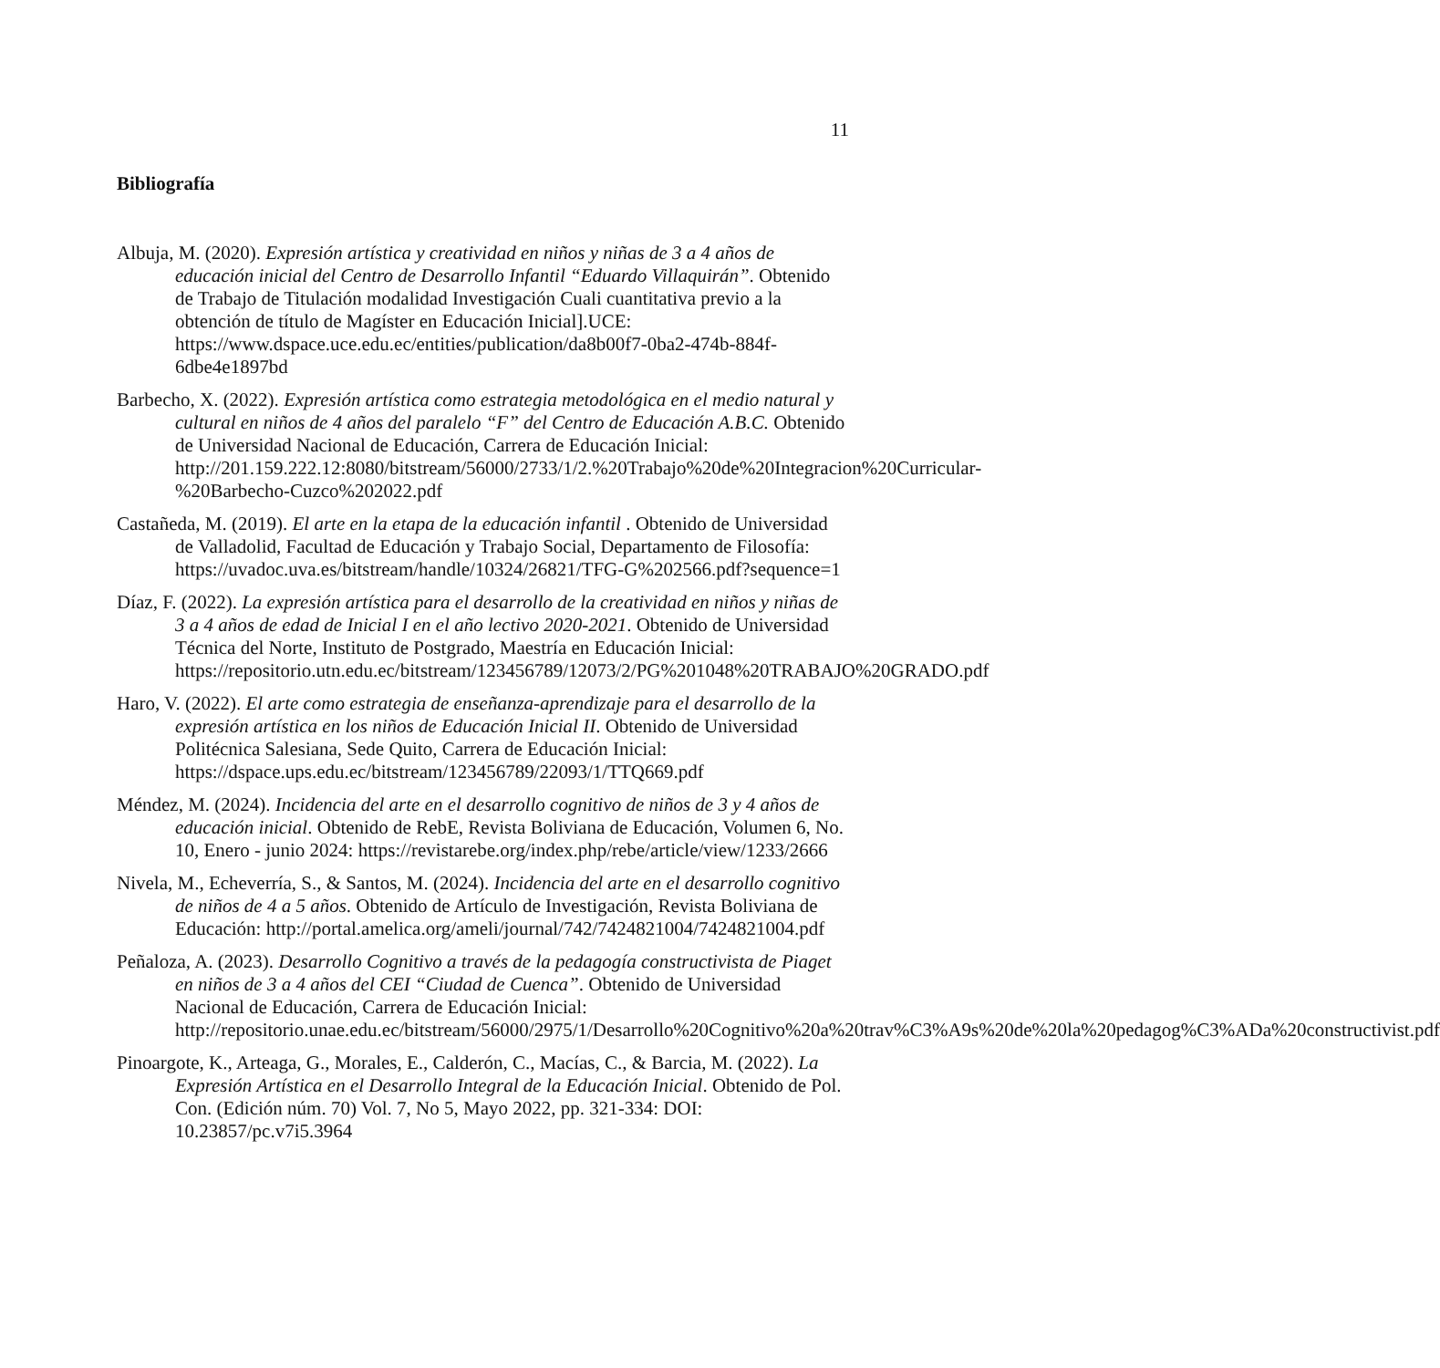11
Bibliografía
Albuja, M. (2020). Expresión artística y creatividad en niños y niñas de 3 a 4 años de educación inicial del Centro de Desarrollo Infantil “Eduardo Villaquirán”. Obtenido de Trabajo de Titulación modalidad Investigación Cuali cuantitativa previo a la obtención de título de Magíster en Educación Inicial].UCE: https://www.dspace.uce.edu.ec/entities/publication/da8b00f7-0ba2-474b-884f-6dbe4e1897bd
Barbecho, X. (2022). Expresión artística como estrategia metodológica en el medio natural y cultural en niños de 4 años del paralelo “F” del Centro de Educación A.B.C. Obtenido de Universidad Nacional de Educación, Carrera de Educación Inicial: http://201.159.222.12:8080/bitstream/56000/2733/1/2.%20Trabajo%20de%20Integracion%20Curricular-%20Barbecho-Cuzco%202022.pdf
Castañeda, M. (2019). El arte en la etapa de la educación infantil . Obtenido de Universidad de Valladolid, Facultad de Educación y Trabajo Social, Departamento de Filosofía: https://uvadoc.uva.es/bitstream/handle/10324/26821/TFG-G%202566.pdf?sequence=1
Díaz, F. (2022). La expresión artística para el desarrollo de la creatividad en niños y niñas de 3 a 4 años de edad de Inicial I en el año lectivo 2020-2021. Obtenido de Universidad Técnica del Norte, Instituto de Postgrado, Maestría en Educación Inicial: https://repositorio.utn.edu.ec/bitstream/123456789/12073/2/PG%201048%20TRABAJO%20GRADO.pdf
Haro, V. (2022). El arte como estrategia de enseñanza-aprendizaje para el desarrollo de la expresión artística en los niños de Educación Inicial II. Obtenido de Universidad Politécnica Salesiana, Sede Quito, Carrera de Educación Inicial: https://dspace.ups.edu.ec/bitstream/123456789/22093/1/TTQ669.pdf
Méndez, M. (2024). Incidencia del arte en el desarrollo cognitivo de niños de 3 y 4 años de educación inicial. Obtenido de RebE, Revista Boliviana de Educación, Volumen 6, No. 10, Enero - junio 2024: https://revistarebe.org/index.php/rebe/article/view/1233/2666
Nivela, M., Echeverría, S., & Santos, M. (2024). Incidencia del arte en el desarrollo cognitivo de niños de 4 a 5 años. Obtenido de Artículo de Investigación, Revista Boliviana de Educación: http://portal.amelica.org/ameli/journal/742/7424821004/7424821004.pdf
Peñaloza, A. (2023). Desarrollo Cognitivo a través de la pedagogía constructivista de Piaget en niños de 3 a 4 años del CEI “Ciudad de Cuenca”. Obtenido de Universidad Nacional de Educación, Carrera de Educación Inicial: http://repositorio.unae.edu.ec/bitstream/56000/2975/1/Desarrollo%20Cognitivo%20a%20trav%C3%A9s%20de%20la%20pedagog%C3%ADa%20constructivist.pdf
Pinoargote, K., Arteaga, G., Morales, E., Calderón, C., Macías, C., & Barcia, M. (2022). La Expresión Artística en el Desarrollo Integral de la Educación Inicial. Obtenido de Pol. Con. (Edición núm. 70) Vol. 7, No 5, Mayo 2022, pp. 321-334: DOI: 10.23857/pc.v7i5.3964